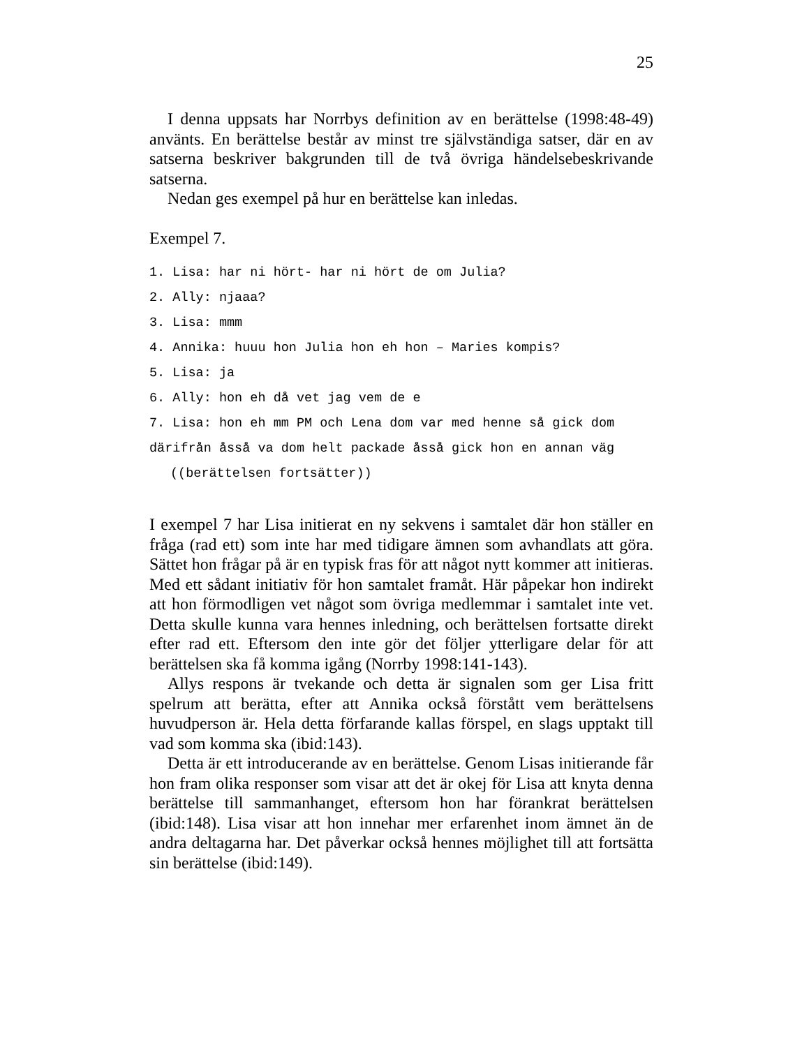25
I denna uppsats har Norrbys definition av en berättelse (1998:48-49) använts. En berättelse består av minst tre självständiga satser, där en av satserna beskriver bakgrunden till de två övriga händelsebeskrivande satserna.
Nedan ges exempel på hur en berättelse kan inledas.
Exempel 7.
1. Lisa: har ni hört- har ni hört de om Julia?
2. Ally: njaaa?
3. Lisa: mmm
4. Annika: huuu hon Julia hon eh hon – Maries kompis?
5. Lisa: ja
6. Ally: hon eh då vet jag vem de e
7. Lisa: hon eh mm PM och Lena dom var med henne så gick dom därifrån åsså va dom helt packade åsså gick hon en annan väg
((berättelsen fortsätter))
I exempel 7 har Lisa initierat en ny sekvens i samtalet där hon ställer en fråga (rad ett) som inte har med tidigare ämnen som avhandlats att göra. Sättet hon frågar på är en typisk fras för att något nytt kommer att initieras. Med ett sådant initiativ för hon samtalet framåt. Här påpekar hon indirekt att hon förmodligen vet något som övriga medlemmar i samtalet inte vet. Detta skulle kunna vara hennes inledning, och berättelsen fortsatte direkt efter rad ett. Eftersom den inte gör det följer ytterligare delar för att berättelsen ska få komma igång (Norrby 1998:141-143).
Allys respons är tvekande och detta är signalen som ger Lisa fritt spelrum att berätta, efter att Annika också förstått vem berättelsens huvudperson är. Hela detta förfarande kallas förspel, en slags upptakt till vad som komma ska (ibid:143).
Detta är ett introducerande av en berättelse. Genom Lisas initierande får hon fram olika responser som visar att det är okej för Lisa att knyta denna berättelse till sammanhanget, eftersom hon har förankrat berättelsen (ibid:148). Lisa visar att hon innehar mer erfarenhet inom ämnet än de andra deltagarna har. Det påverkar också hennes möjlighet till att fortsätta sin berättelse (ibid:149).